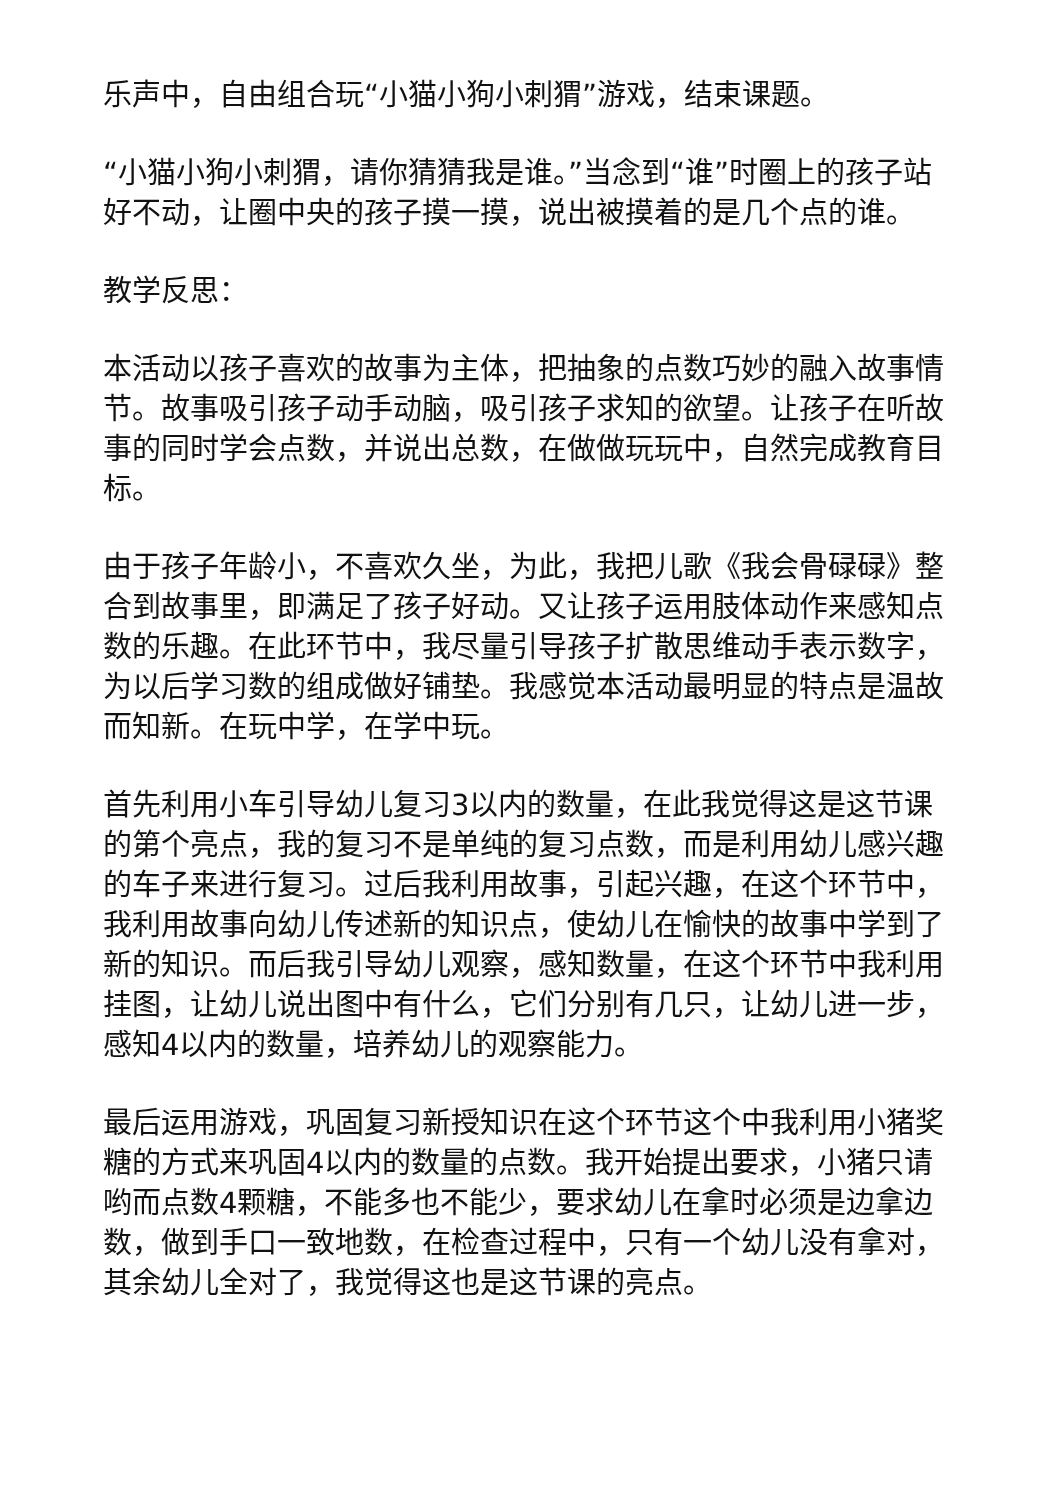乐声中，自由组合玩“小猫小狗小刺猬”游戏，结束课题。
“小猫小狗小刺猬，请你猜猜我是谁。”当念到“谁”时圈上的孩子站好不动，让圈中央的孩子摸一摸，说出被摸着的是几个点的谁。
教学反思：
本活动以孩子喜欢的故事为主体，把抽象的点数巧妙的融入故事情节。故事吸引孩子动手动脑，吸引孩子求知的欲望。让孩子在听故事的同时学会点数，并说出总数，在做做玩玩中，自然完成教育目标。
由于孩子年龄小，不喜欢久坐，为此，我把儿歌《我会骨碌碌》整合到故事里，即满足了孩子好动。又让孩子运用肢体动作来感知点数的乐趣。在此环节中，我尽量引导孩子扩散思维动手表示数字，为以后学习数的组成做好铺垫。我感觉本活动最明显的特点是温故而知新。在玩中学，在学中玩。
首先利用小车引导幼儿复习3以内的数量，在此我觉得这是这节课的第个亮点，我的复习不是单纯的复习点数，而是利用幼儿感兴趣的车子来进行复习。过后我利用故事，引起兴趣，在这个环节中，我利用故事向幼儿传述新的知识点，使幼儿在愉快的故事中学到了新的知识。而后我引导幼儿观察，感知数量，在这个环节中我利用挂图，让幼儿说出图中有什么，它们分别有几只，让幼儿进一步，感知4以内的数量，培养幼儿的观察能力。
最后运用游戏，巩固复习新授知识在这个环节这个中我利用小猪奖糖的方式来巩固4以内的数量的点数。我开始提出要求，小猪只请哟而点数4颗糖，不能多也不能少，要求幼儿在拿时必须是边拿边数，做到手口一致地数，在检查过程中，只有一个幼儿没有拿对，其余幼儿全对了，我觉得这也是这节课的亮点。